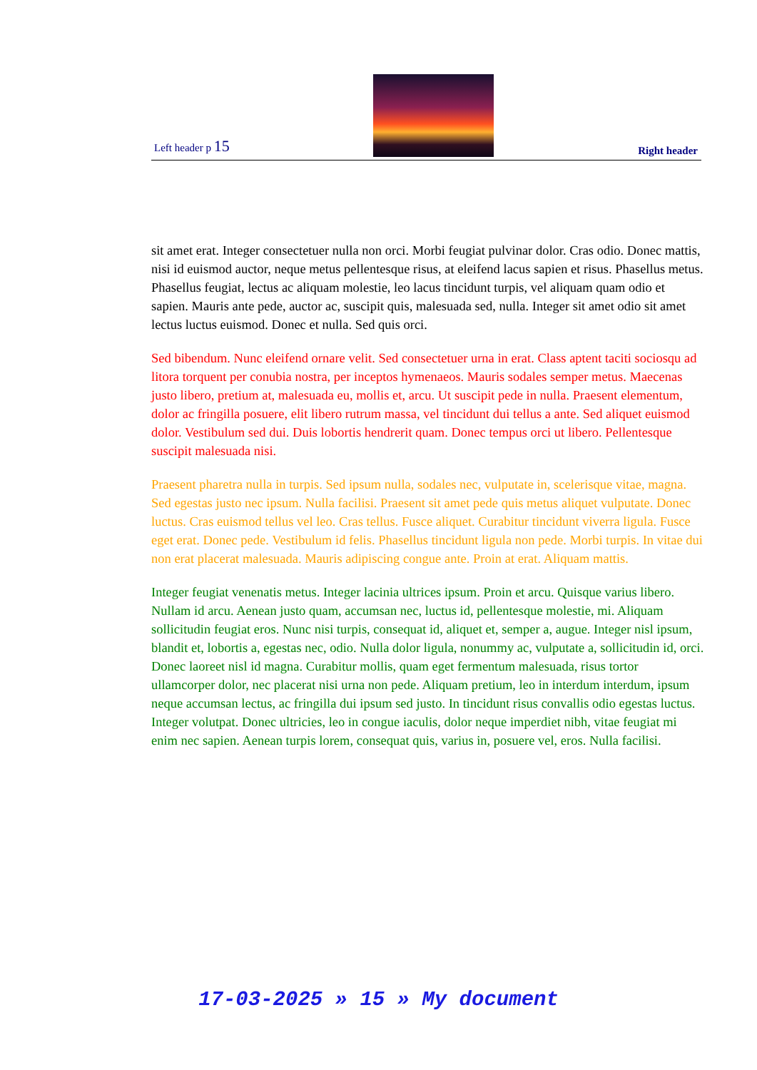Left header p 15
Right header
sit amet erat. Integer consectetuer nulla non orci. Morbi feugiat pulvinar dolor. Cras odio. Donec mattis, nisi id euismod auctor, neque metus pellentesque risus, at eleifend lacus sapien et risus. Phasellus metus. Phasellus feugiat, lectus ac aliquam molestie, leo lacus tincidunt turpis, vel aliquam quam odio et sapien. Mauris ante pede, auctor ac, suscipit quis, malesuada sed, nulla. Integer sit amet odio sit amet lectus luctus euismod. Donec et nulla. Sed quis orci.
Sed bibendum. Nunc eleifend ornare velit. Sed consectetuer urna in erat. Class aptent taciti sociosqu ad litora torquent per conubia nostra, per inceptos hymenaeos. Mauris sodales semper metus. Maecenas justo libero, pretium at, malesuada eu, mollis et, arcu. Ut suscipit pede in nulla. Praesent elementum, dolor ac fringilla posuere, elit libero rutrum massa, vel tincidunt dui tellus a ante. Sed aliquet euismod dolor. Vestibulum sed dui. Duis lobortis hendrerit quam. Donec tempus orci ut libero. Pellentesque suscipit malesuada nisi.
Praesent pharetra nulla in turpis. Sed ipsum nulla, sodales nec, vulputate in, scelerisque vitae, magna. Sed egestas justo nec ipsum. Nulla facilisi. Praesent sit amet pede quis metus aliquet vulputate. Donec luctus. Cras euismod tellus vel leo. Cras tellus. Fusce aliquet. Curabitur tincidunt viverra ligula. Fusce eget erat. Donec pede. Vestibulum id felis. Phasellus tincidunt ligula non pede. Morbi turpis. In vitae dui non erat placerat malesuada. Mauris adipiscing congue ante. Proin at erat. Aliquam mattis.
Integer feugiat venenatis metus. Integer lacinia ultrices ipsum. Proin et arcu. Quisque varius libero. Nullam id arcu. Aenean justo quam, accumsan nec, luctus id, pellentesque molestie, mi. Aliquam sollicitudin feugiat eros. Nunc nisi turpis, consequat id, aliquet et, semper a, augue. Integer nisl ipsum, blandit et, lobortis a, egestas nec, odio. Nulla dolor ligula, nonummy ac, vulputate a, sollicitudin id, orci. Donec laoreet nisl id magna. Curabitur mollis, quam eget fermentum malesuada, risus tortor ullamcorper dolor, nec placerat nisi urna non pede. Aliquam pretium, leo in interdum interdum, ipsum neque accumsan lectus, ac fringilla dui ipsum sed justo. In tincidunt risus convallis odio egestas luctus. Integer volutpat. Donec ultricies, leo in congue iaculis, dolor neque imperdiet nibh, vitae feugiat mi enim nec sapien. Aenean turpis lorem, consequat quis, varius in, posuere vel, eros. Nulla facilisi.
17-03-2025 » 15 » My document